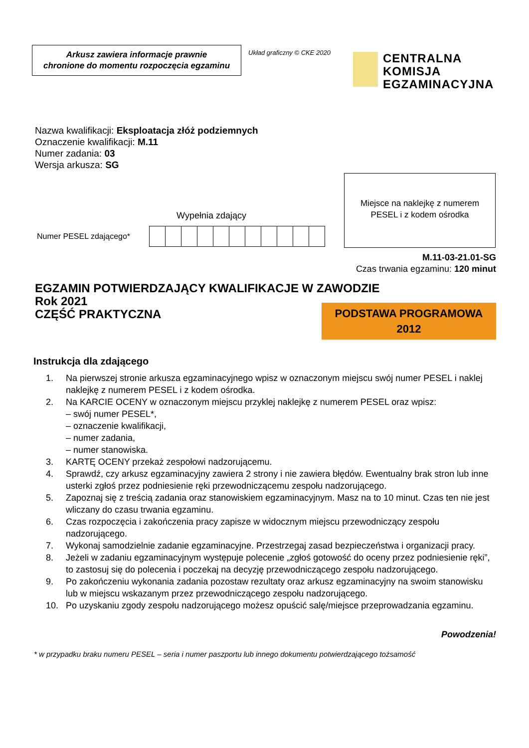Arkusz zawiera informacje prawnie
chronione do momentu rozpoczęcia egzaminu
Układ graficzny © CKE 2020
CENTRALNA
KOMISJA
EGZAMINACYJNA
Nazwa kwalifikacji: Eksploatacja złóż podziemnych
Oznaczenie kwalifikacji: M.11
Numer zadania: 03
Wersja arkusza: SG
Wypełnia zdający
Numer PESEL zdającego*
Miejsce na naklejkę z numerem
PESEL i z kodem ośrodka
M.11-03-21.01-SG
Czas trwania egzaminu: 120 minut
EGZAMIN POTWIERDZAJĄCY KWALIFIKACJE W ZAWODZIE
Rok 2021
CZĘŚĆ PRAKTYCZNA
PODSTAWA PROGRAMOWA
2012
Instrukcja dla zdającego
1. Na pierwszej stronie arkusza egzaminacyjnego wpisz w oznaczonym miejscu swój numer PESEL i naklej naklejkę z numerem PESEL i z kodem ośrodka.
2. Na KARCIE OCENY w oznaczonym miejscu przyklej naklejkę z numerem PESEL oraz wpisz:
– swój numer PESEL*,
– oznaczenie kwalifikacji,
– numer zadania,
– numer stanowiska.
3. KARTĘ OCENY przekaż zespołowi nadzorującemu.
4. Sprawdź, czy arkusz egzaminacyjny zawiera 2 strony i nie zawiera błędów. Ewentualny brak stron lub inne usterki zgłoś przez podniesienie ręki przewodniczącemu zespołu nadzorującego.
5. Zapoznaj się z treścią zadania oraz stanowiskiem egzaminacyjnym. Masz na to 10 minut. Czas ten nie jest wliczany do czasu trwania egzaminu.
6. Czas rozpoczęcia i zakończenia pracy zapisze w widocznym miejscu przewodniczący zespołu nadzorującego.
7. Wykonaj samodzielnie zadanie egzaminacyjne. Przestrzegaj zasad bezpieczeństwa i organizacji pracy.
8. Jeżeli w zadaniu egzaminacyjnym występuje polecenie „zgłoś gotowość do oceny przez podniesienie ręki”, to zastosuj się do polecenia i poczekaj na decyzję przewodniczącego zespołu nadzorującego.
9. Po zakończeniu wykonania zadania pozostaw rezultaty oraz arkusz egzaminacyjny na swoim stanowisku lub w miejscu wskazanym przez przewodniczącego zespołu nadzorującego.
10. Po uzyskaniu zgody zespołu nadzorującego możesz opuścić salę/miejsce przeprowadzania egzaminu.
Powodzenia!
* w przypadku braku numeru PESEL – seria i numer paszportu lub innego dokumentu potwierdzającego tożsamość